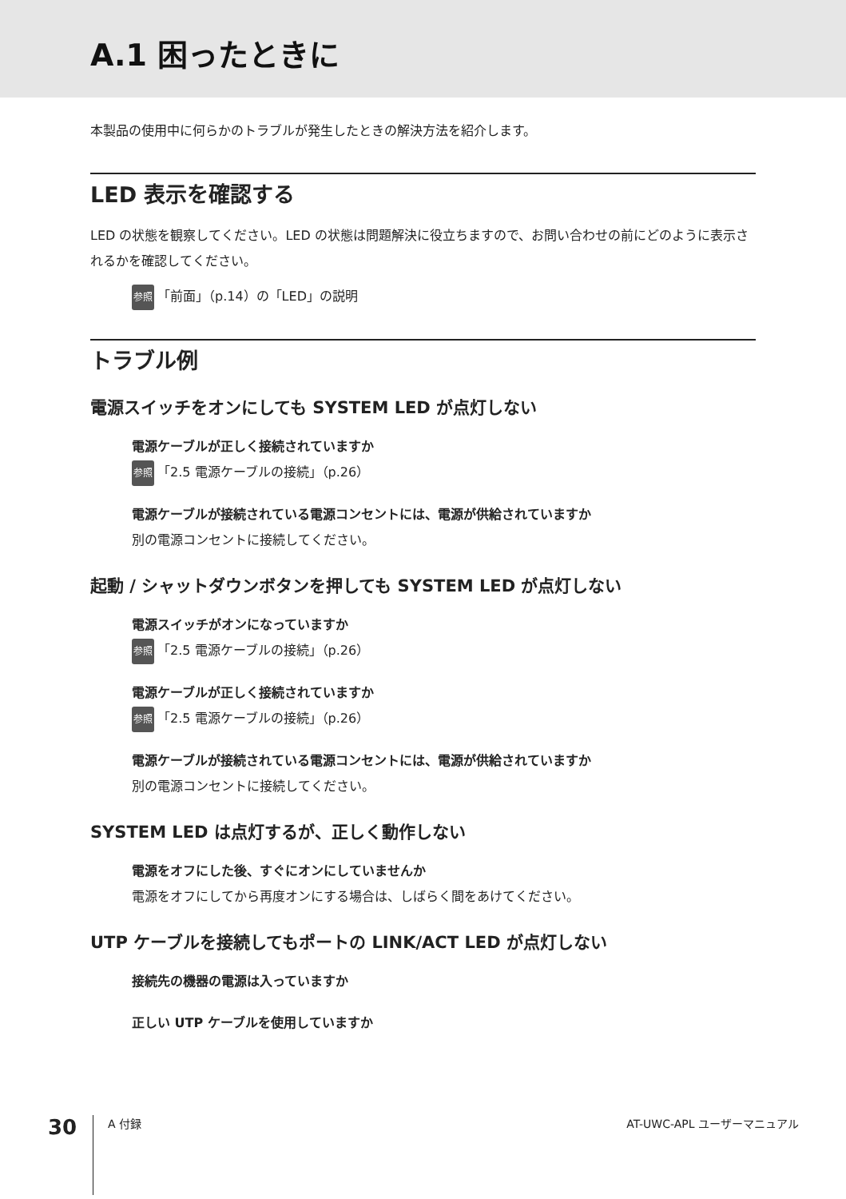A.1 困ったときに
本製品の使用中に何らかのトラブルが発生したときの解決方法を紹介します。
LED 表示を確認する
LED の状態を観察してください。LED の状態は問題解決に役立ちますので、お問い合わせの前にどのように表示されるかを確認してください。
参照 「前面」（p.14）の「LED」の説明
トラブル例
電源スイッチをオンにしても SYSTEM LED が点灯しない
電源ケーブルが正しく接続されていますか
参照 「2.5 電源ケーブルの接続」（p.26）
電源ケーブルが接続されている電源コンセントには、電源が供給されていますか
別の電源コンセントに接続してください。
起動 / シャットダウンボタンを押しても SYSTEM LED が点灯しない
電源スイッチがオンになっていますか
参照 「2.5 電源ケーブルの接続」（p.26）
電源ケーブルが正しく接続されていますか
参照 「2.5 電源ケーブルの接続」（p.26）
電源ケーブルが接続されている電源コンセントには、電源が供給されていますか
別の電源コンセントに接続してください。
SYSTEM LED は点灯するが、正しく動作しない
電源をオフにした後、すぐにオンにしていませんか
電源をオフにしてから再度オンにする場合は、しばらく間をあけてください。
UTP ケーブルを接続してもポートの LINK/ACT LED が点灯しない
接続先の機器の電源は入っていますか
正しい UTP ケーブルを使用していますか
30 A 付録 AT-UWC-APL ユーザーマニュアル